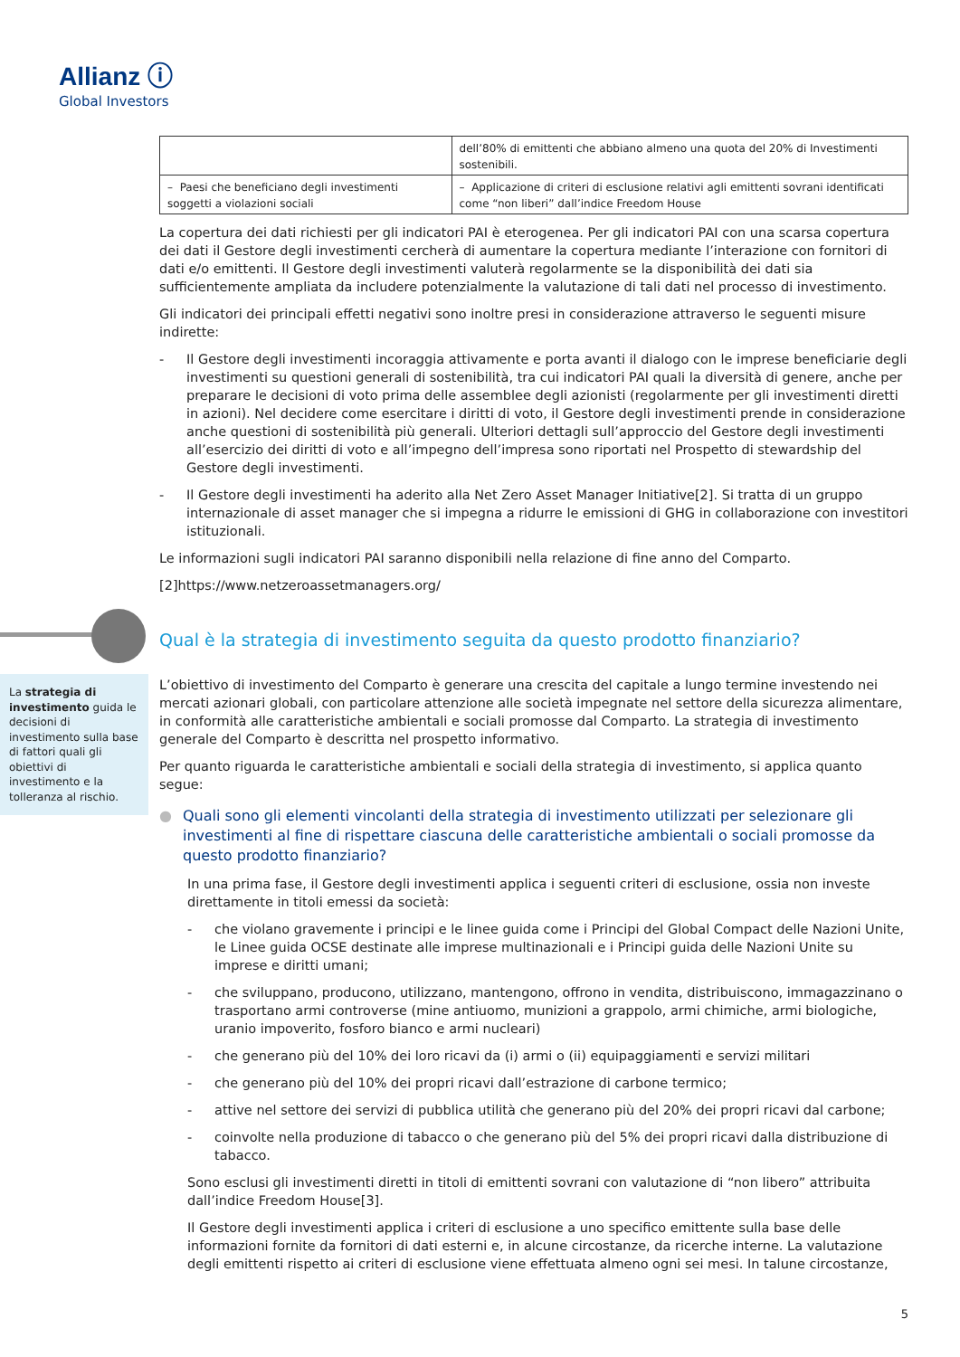Allianz ⓘ
Global Investors
La strategia di investimento guida le decisioni di investimento sulla base di fattori quali gli obiettivi di investimento e la tolleranza al rischio.
| | dell’80% di emittenti che abbiano almeno una quota del 20% di Investimenti sostenibili. |
| – Paesi che beneficiano degli investimenti soggetti a violazioni sociali | – Applicazione di criteri di esclusione relativi agli emittenti sovrani identificati come “non liberi” dall’indice Freedom House |
La copertura dei dati richiesti per gli indicatori PAI è eterogenea. Per gli indicatori PAI con una scarsa copertura dei dati il Gestore degli investimenti cercherà di aumentare la copertura mediante l’interazione con fornitori di dati e/o emittenti. Il Gestore degli investimenti valuterà regolarmente se la disponibilità dei dati sia sufficientemente ampliata da includere potenzialmente la valutazione di tali dati nel processo di investimento.
Gli indicatori dei principali effetti negativi sono inoltre presi in considerazione attraverso le seguenti misure indirette:
- Il Gestore degli investimenti incoraggia attivamente e porta avanti il dialogo con le imprese beneficiarie degli investimenti su questioni generali di sostenibilità, tra cui indicatori PAI quali la diversità di genere, anche per preparare le decisioni di voto prima delle assemblee degli azionisti (regolarmente per gli investimenti diretti in azioni). Nel decidere come esercitare i diritti di voto, il Gestore degli investimenti prende in considerazione anche questioni di sostenibilità più generali. Ulteriori dettagli sull’approccio del Gestore degli investimenti all’esercizio dei diritti di voto e all’impegno dell’impresa sono riportati nel Prospetto di stewardship del Gestore degli investimenti.
- Il Gestore degli investimenti ha aderito alla Net Zero Asset Manager Initiative[2]. Si tratta di un gruppo internazionale di asset manager che si impegna a ridurre le emissioni di GHG in collaborazione con investitori istituzionali.
Le informazioni sugli indicatori PAI saranno disponibili nella relazione di fine anno del Comparto.
[2]https://www.netzeroassetmanagers.org/
Qual è la strategia di investimento seguita da questo prodotto finanziario?
L’obiettivo di investimento del Comparto è generare una crescita del capitale a lungo termine investendo nei mercati azionari globali, con particolare attenzione alle società impegnate nel settore della sicurezza alimentare, in conformità alle caratteristiche ambientali e sociali promosse dal Comparto. La strategia di investimento generale del Comparto è descritta nel prospetto informativo.
Per quanto riguarda le caratteristiche ambientali e sociali della strategia di investimento, si applica quanto segue:
● Quali sono gli elementi vincolanti della strategia di investimento utilizzati per selezionare gli investimenti al fine di rispettare ciascuna delle caratteristiche ambientali o sociali promosse da questo prodotto finanziario?
In una prima fase, il Gestore degli investimenti applica i seguenti criteri di esclusione, ossia non investe direttamente in titoli emessi da società:
- che violano gravemente i principi e le linee guida come i Principi del Global Compact delle Nazioni Unite, le Linee guida OCSE destinate alle imprese multinazionali e i Principi guida delle Nazioni Unite su imprese e diritti umani;
- che sviluppano, producono, utilizzano, mantengono, offrono in vendita, distribuiscono, immagazzinano o trasportano armi controverse (mine antiuomo, munizioni a grappolo, armi chimiche, armi biologiche, uranio impoverito, fosforo bianco e armi nucleari)
- che generano più del 10% dei loro ricavi da (i) armi o (ii) equipaggiamenti e servizi militari
- che generano più del 10% dei propri ricavi dall’estrazione di carbone termico;
- attive nel settore dei servizi di pubblica utilità che generano più del 20% dei propri ricavi dal carbone;
- coinvolte nella produzione di tabacco o che generano più del 5% dei propri ricavi dalla distribuzione di tabacco.
Sono esclusi gli investimenti diretti in titoli di emittenti sovrani con valutazione di “non libero” attribuita dall’indice Freedom House[3].
Il Gestore degli investimenti applica i criteri di esclusione a uno specifico emittente sulla base delle informazioni fornite da fornitori di dati esterni e, in alcune circostanze, da ricerche interne. La valutazione degli emittenti rispetto ai criteri di esclusione viene effettuata almeno ogni sei mesi. In talune circostanze,
5